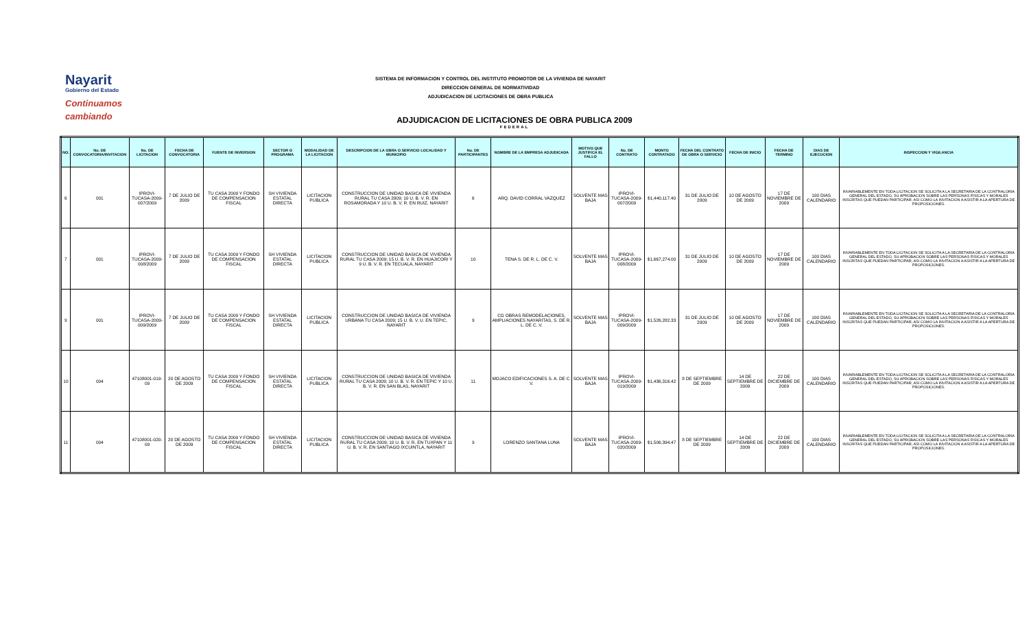Nayarit
Gobierno del Estado
Continuamos cambiando
SISTEMA DE INFORMACION Y CONTROL DEL INSTITUTO PROMOTOR DE LA VIVIENDA DE NAYARIT
DIRECCION GENERAL DE NORMATIVIDAD
ADJUDICACION DE LICITACIONES DE OBRA PUBLICA
ADJUDICACION DE LICITACIONES DE OBRA PUBLICA 2009
FEDERAL
| NO. | No. DE CONVOCATORIA/INVITACION | No. DE LICITACION | FECHA DE CONVOCATORIA | FUENTE DE INVERSION | SECTOR O PROGRAMA | MODALIDAD DE LA LICITACION | DESCRIPCION DE LA OBRA O SERVICIO LOCALIDAD Y MUNICIPIO | No. DE PARTICIPANTES | NOMBRE DE LA EMPRESA ADJUDICADA | MOTIVO QUE JUSTIFICA EL FALLO | No. DE CONTRATO | MONTO CONTRATADO | FECHA DEL CONTRATO DE OBRA O SERVICIO | FECHA DE INICIO | FECHA DE TERMINO | DIAS DE EJECUCION | INSPECCION Y VIGILANCIA |
| --- | --- | --- | --- | --- | --- | --- | --- | --- | --- | --- | --- | --- | --- | --- | --- | --- | --- |
| 6 | 001 | IPROVI-TUCASA-2009-007/2009 | 7 DE JULIO DE 2009 | TU CASA 2009 Y FONDO DE COMPENSACION FISCAL | SH VIVIENDA ESTATAL DIRECTA | LICITACION PUBLICA | CONSTRUCCION DE UNIDAD BASICA DE VIVIENDA RURAL TU CASA 2009; 10 U. B. V. R. EN ROSAMORADA Y 10 U. B. V. R. EN RUIZ, NAYARIT | 6 | ARQ. DAVID CORRAL VAZQUEZ | SOLVENTE MAS BAJA | IPROVI-TUCASA-2009-007/2009 | $1,440,117.40 | 31 DE JULIO DE 2009 | 10 DE AGOSTO DE 2009 | 17 DE NOVIEMBRE DE 2009 | 100 DIAS CALENDARIO | INVARIABLEMENTE EN TODA LICITACION SE SOLICITA A LA SECRETARIA DE LA CONTRALORIA GENERAL DEL ESTADO, SU APROBACION SOBRE LAS PERSONAS FISICAS Y MORALES INSCRITAS QUE PUEDAN PARTICIPAR, ASI COMO LA INVITACION A ASISTIR A LA APERTURA DE PROPOSICIONES. |
| 7 | 001 | IPROVI-TUCASA-2009-008/2009 | 7 DE JULIO DE 2009 | TU CASA 2009 Y FONDO DE COMPENSACION FISCAL | SH VIVIENDA ESTATAL DIRECTA | LICITACION PUBLICA | CONSTRUCCION DE UNIDAD BASICA DE VIVIENDA RURAL TU CASA 2009; 15 U. B. V. R. EN HUAJICORI Y 9 U. B. V. R. EN TECUALA, NAYARIT | 10 | TENA S. DE R. L. DE C. V. | SOLVENTE MAS BAJA | IPROVI-TUCASA-2009-008/2009 | $1,667,274.00 | 31 DE JULIO DE 2009 | 10 DE AGOSTO DE 2009 | 17 DE NOVIEMBRE DE 2009 | 100 DIAS CALENDARIO | INVARIABLEMENTE EN TODA LICITACION SE SOLICITA A LA SECRETARIA DE LA CONTRALORIA GENERAL DEL ESTADO, SU APROBACION SOBRE LAS PERSONAS FISICAS Y MORALES INSCRITAS QUE PUEDAN PARTICIPAR, ASI COMO LA INVITACION A ASISTIR A LA APERTURA DE PROPOSICIONES. |
| 9 | 001 | IPROVI-TUCASA-2009-009/2009 | 7 DE JULIO DE 2009 | TU CASA 2009 Y FONDO DE COMPENSACION FISCAL | SH VIVIENDA ESTATAL DIRECTA | LICITACION PUBLICA | CONSTRUCCION DE UNIDAD BASICA DE VIVIENDA URBANA TU CASA 2009; 15 U. B. V. U. EN TEPIC, NAYARIT | 9 | CG OBRAS REMODELACIONES, AMPLIACIONES NAYARITAS, S. DE R. L. DE C. V. | SOLVENTE MAS BAJA | IPROVI-TUCASA-2009-009/2009 | $1,526,282.33 | 31 DE JULIO DE 2009 | 10 DE AGOSTO DE 2009 | 17 DE NOVIEMBRE DE 2009 | 100 DIAS CALENDARIO | INVARIABLEMENTE EN TODA LICITACION SE SOLICITA A LA SECRETARIA DE LA CONTRALORIA GENERAL DEL ESTADO, SU APROBACION SOBRE LAS PERSONAS FISICAS Y MORALES INSCRITAS QUE PUEDAN PARTICIPAR, ASI COMO LA INVITACION A ASISTIR A LA APERTURA DE PROPOSICIONES. |
| 10 | 004 | 47108001-019-09 | 20 DE AGOSTO DE 2009 | TU CASA 2009 Y FONDO DE COMPENSACION FISCAL | SH VIVIENDA ESTATAL DIRECTA | LICITACION PUBLICA | CONSTRUCCION DE UNIDAD BASICA DE VIVIENDA RURAL TU CASA 2009; 10 U. B. V. R. EN TEPIC Y 10 U. B. V. R. EN SAN BLAS, NAYARIT | 11 | MOJACO EDIFICACIONES S. A. DE C. V. | SOLVENTE MAS BAJA | IPROVI-TUCASA-2009-019/2009 | $1,436,316.42 | 8 DE SEPTIEMBRE DE 2009 | 14 DE SEPTIEMBRE DE 2009 | 22 DE DICIEMBRE DE 2009 | 100 DIAS CALENDARIO | INVARIABLEMENTE EN TODA LICITACION SE SOLICITA A LA SECRETARIA DE LA CONTRALORIA GENERAL DEL ESTADO, SU APROBACION SOBRE LAS PERSONAS FISICAS Y MORALES INSCRITAS QUE PUEDAN PARTICIPAR, ASI COMO LA INVITACION A ASISTIR A LA APERTURA DE PROPOSICIONES. |
| 11 | 004 | 47108001-020-09 | 20 DE AGOSTO DE 2009 | TU CASA 2009 Y FONDO DE COMPENSACION FISCAL | SH VIVIENDA ESTATAL DIRECTA | LICITACION PUBLICA | CONSTRUCCION DE UNIDAD BASICA DE VIVIENDA RURAL TU CASA 2009; 10 U. B. V. R. EN TUXPAN Y 11 U. B. V. R. EN SANTIAGO IXCUINTLA, NAYARIT | 9 | LORENZO SANTANA LUNA | SOLVENTE MAS BAJA | IPROVI-TUCASA-2009-020/2009 | $1,506,394.47 | 8 DE SEPTIEMBRE DE 2009 | 14 DE SEPTIEMBRE DE 2009 | 22 DE DICIEMBRE DE 2009 | 100 DIAS CALENDARIO | INVARIABLEMENTE EN TODA LICITACION SE SOLICITA A LA SECRETARIA DE LA CONTRALORIA GENERAL DEL ESTADO, SU APROBACION SOBRE LAS PERSONAS FISICAS Y MORALES INSCRITAS QUE PUEDAN PARTICIPAR, ASI COMO LA INVITACION A ASISTIR A LA APERTURA DE PROPOSICIONES. |